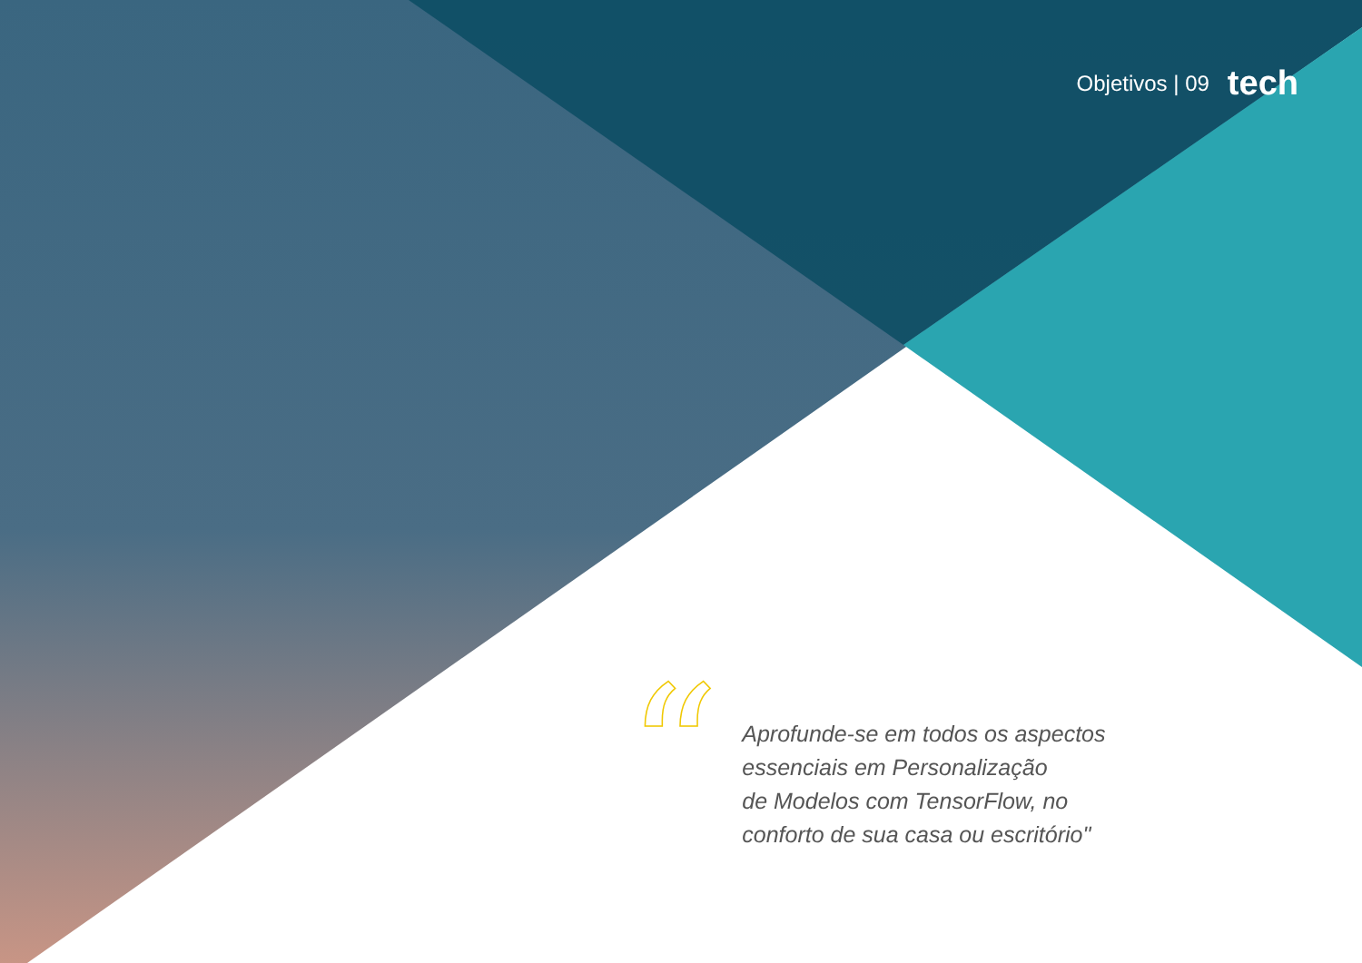Objetivos | 09 tech
“
Aprofunde-se em todos os aspectos
essenciais em Personalização
de Modelos com TensorFlow, no
conforto de sua casa ou escritório"